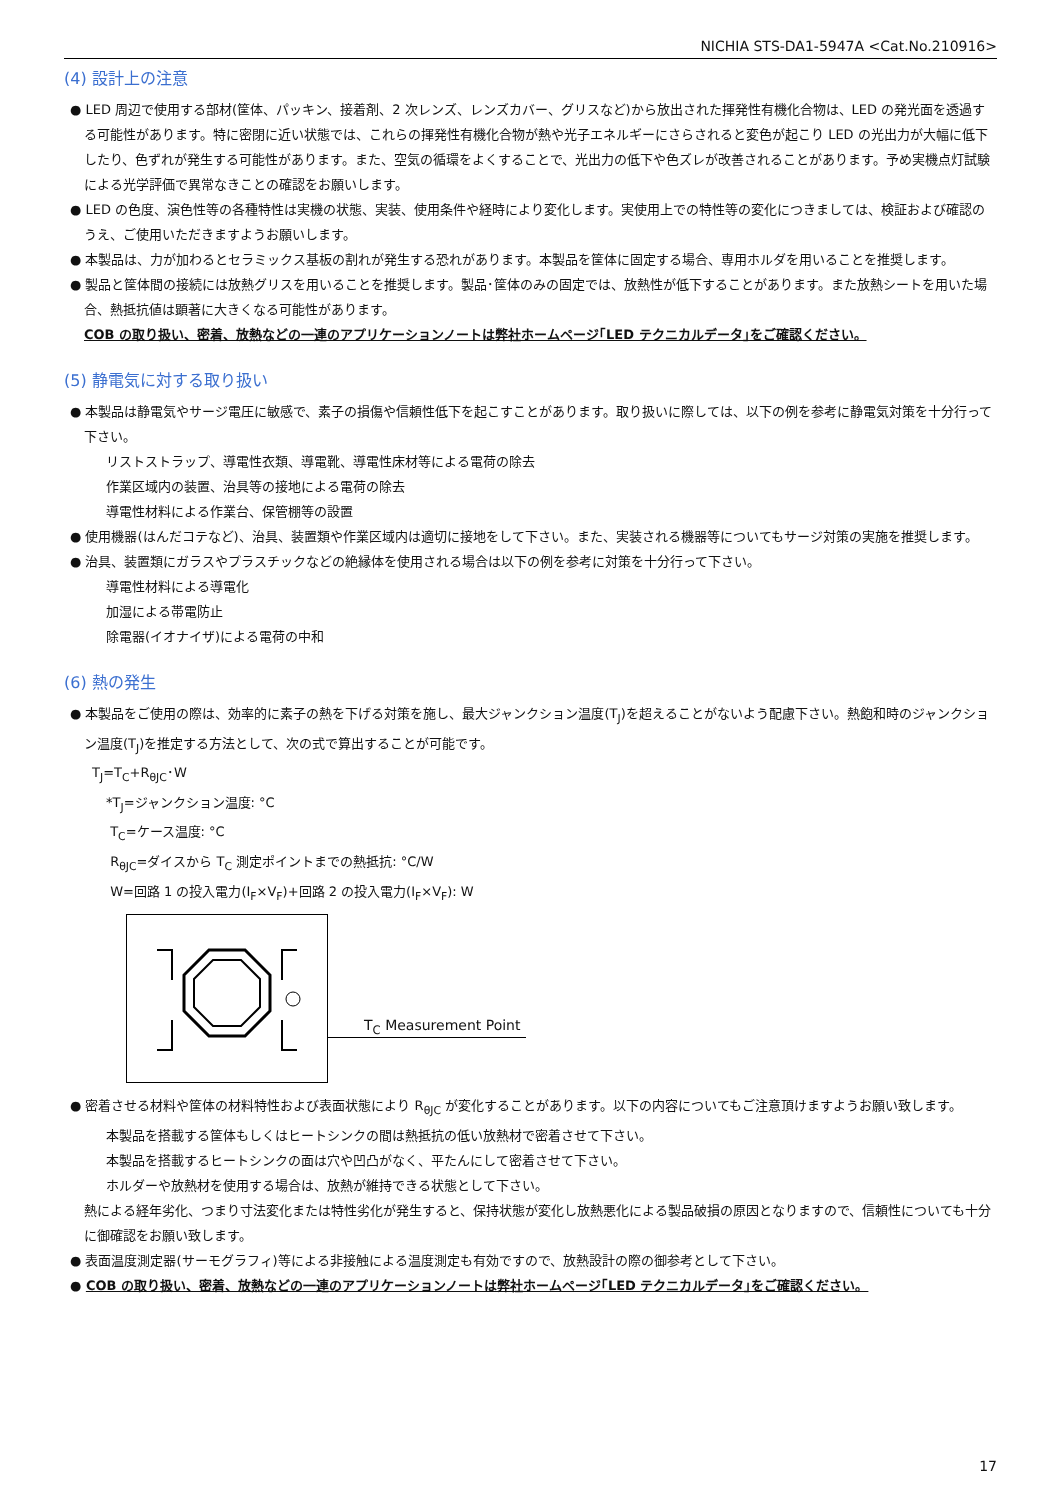NICHIA STS-DA1-5947A <Cat.No.210916>
(4) 設計上の注意
● LED 周辺で使用する部材(筐体、パッキン、接着剤、2 次レンズ、レンズカバー、グリスなど)から放出された揮発性有機化合物は、LED の発光面を透過する可能性があります。特に密閉に近い状態では、これらの揮発性有機化合物が熱や光子エネルギーにさらされると変色が起こり LED の光出力が大幅に低下したり、色ずれが発生する可能性があります。また、空気の循環をよくすることで、光出力の低下や色ズレが改善されることがあります。予め実機点灯試験による光学評価で異常なきことの確認をお願いします。
● LED の色度、演色性等の各種特性は実機の状態、実装、使用条件や経時により変化します。実使用上での特性等の変化につきましては、検証および確認のうえ、ご使用いただきますようお願いします。
● 本製品は、力が加わるとセラミックス基板の割れが発生する恐れがあります。本製品を筐体に固定する場合、専用ホルダを用いることを推奨します。
● 製品と筐体間の接続には放熱グリスを用いることを推奨します。製品･筐体のみの固定では、放熱性が低下することがあります。また放熱シートを用いた場合、熱抵抗値は顕著に大きくなる可能性があります。
COB の取り扱い、密着、放熱などの一連のアプリケーションノートは弊社ホームページ｢LED テクニカルデータ｣をご確認ください。
(5) 静電気に対する取り扱い
● 本製品は静電気やサージ電圧に敏感で、素子の損傷や信頼性低下を起こすことがあります。取り扱いに際しては、以下の例を参考に静電気対策を十分行って下さい。
リストストラップ、導電性衣類、導電靴、導電性床材等による電荷の除去
作業区域内の装置、治具等の接地による電荷の除去
導電性材料による作業台、保管棚等の設置
● 使用機器(はんだコテなど)、治具、装置類や作業区域内は適切に接地をして下さい。また、実装される機器等についてもサージ対策の実施を推奨します。
● 治具、装置類にガラスやプラスチックなどの絶縁体を使用される場合は以下の例を参考に対策を十分行って下さい。
導電性材料による導電化
加湿による帯電防止
除電器(イオナイザ)による電荷の中和
(6) 熱の発生
● 本製品をご使用の際は、効率的に素子の熱を下げる対策を施し、最大ジャンクション温度(T<sub>J</sub>)を超えることがないよう配慮下さい。熱飽和時のジャンクション温度(T<sub>J</sub>)を推定する方法として、次の式で算出することが可能です。
T<sub>J</sub>=T<sub>C</sub>+R<sub>θJC</sub>･W
*T<sub>J</sub>=ジャンクション温度: °C
T<sub>C</sub>=ケース温度: °C
R<sub>θJC</sub>=ダイスから T<sub>C</sub> 測定ポイントまでの熱抵抗: °C/W
W=回路 1 の投入電力(I<sub>F</sub>×V<sub>F</sub>)+回路 2 の投入電力(I<sub>F</sub>×V<sub>F</sub>): W
T<sub>C</sub> Measurement Point
● 密着させる材料や筐体の材料特性および表面状態により R<sub>θJC</sub> が変化することがあります。以下の内容についてもご注意頂けますようお願い致します。
本製品を搭載する筐体もしくはヒートシンクの間は熱抵抗の低い放熱材で密着させて下さい。
本製品を搭載するヒートシンクの面は穴や凹凸がなく、平たんにして密着させて下さい。
ホルダーや放熱材を使用する場合は、放熱が維持できる状態として下さい。
熱による経年劣化、つまり寸法変化または特性劣化が発生すると、保持状態が変化し放熱悪化による製品破損の原因となりますので、信頼性についても十分に御確認をお願い致します。
● 表面温度測定器(サーモグラフィ)等による非接触による温度測定も有効ですので、放熱設計の際の御参考として下さい。
● COB の取り扱い、密着、放熱などの一連のアプリケーションノートは弊社ホームページ｢LED テクニカルデータ｣をご確認ください。
17